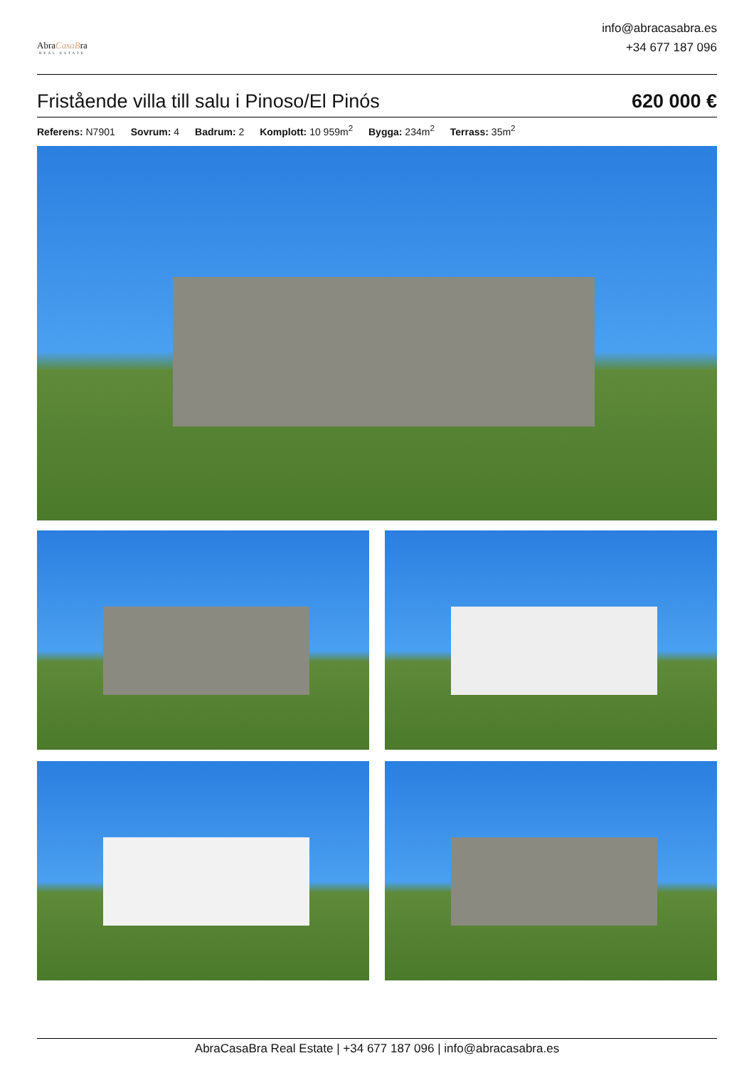AbraCasaBra
REAL ESTATE
info@abracasabra.es
+34 677 187 096
Fristående villa till salu i Pinoso/El Pinós
620 000 €
Referens: N7901 Sovrum: 4 Badrum: 2 Komplott: 10 959m<sup>2</sup> Bygga: 234m<sup>2</sup> Terrass: 35m<sup>2</sup>
AbraCasaBra Real Estate | +34 677 187 096 | info@abracasabra.es